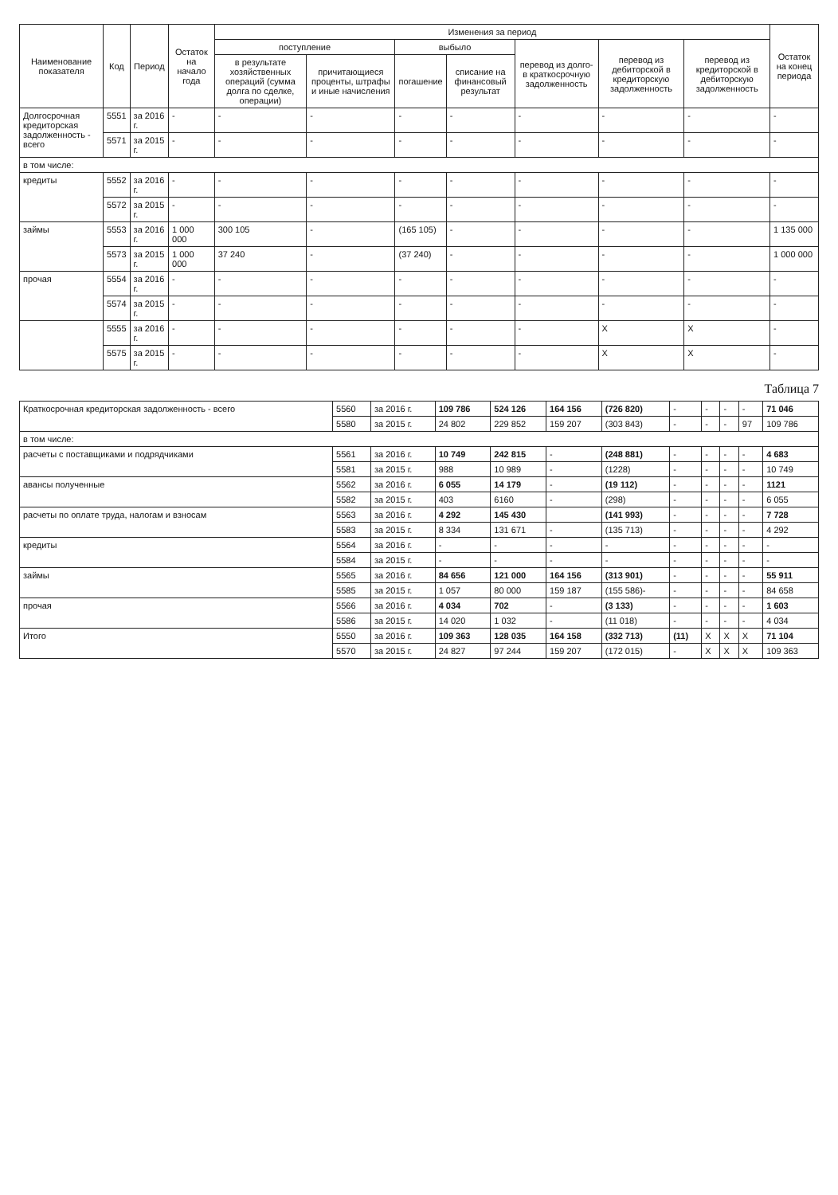| Наименование показателя | Код | Период | Остаток на начало года | Изменения за период | | | | | | | Остаток на конец периода |
| --- | --- | --- | --- | --- | --- | --- | --- | --- | --- | --- | --- |
| | | | | поступление | | выбыло | | перевод из долго- в краткосрочную задолженность | перевод из дебиторской в кредиторскую задолженность | перевод из кредиторской в дебиторскую задолженность | |
| | | | | в результате хозяйственных операций (сумма долга по сделке, операции) | причитающиеся проценты, штрафы и иные начисления | погашение | списание на финансовый результат | | | | |
| Долгосрочная кредиторская задолженность - всего | 5551 | за 2016 г. | - | - | - | - | - | - | - | - | - |
| | 5571 | за 2015 г. | - | - | - | - | - | - | - | - | - |
| в том числе: | | | | | | | | | | | |
| кредиты | 5552 | за 2016 г. | - | - | - | - | - | - | - | - | - |
| | 5572 | за 2015 г. | - | - | - | - | - | - | - | - | - |
| займы | 5553 | за 2016 г. | 1 000 000 | 300 105 | - | (165 105) | - | - | - | - | 1 135 000 |
| | 5573 | за 2015 г. | 1 000 000 | 37 240 | - | (37 240) | - | - | - | - | 1 000 000 |
| прочая | 5554 | за 2016 г. | - | - | - | - | - | - | - | - | - |
| | 5574 | за 2015 г. | - | - | - | - | - | - | - | - | - |
| | 5555 | за 2016 г. | - | - | - | - | - | - | X | X | - |
| | 5575 | за 2015 г. | - | - | - | - | - | - | X | X | - |
Таблица 7
| Краткосрочная кредиторская задолженность - всего | 5560 | за 2016 г. | 109 786 | 524 126 | 164 156 | (726 820) | - | - | - | - | 71 046 |
| | 5580 | за 2015 г. | 24 802 | 229 852 | 159 207 | (303 843) | - | - | - | 97 | 109 786 |
| в том числе: | | | | | | | | | | | |
| расчеты с поставщиками и подрядчиками | 5561 | за 2016 г. | 10 749 | 242 815 | - | (248 881) | - | - | - | - | 4 683 |
| | 5581 | за 2015 г. | 988 | 10 989 | - | (1228) | - | - | - | - | 10 749 |
| авансы полученные | 5562 | за 2016 г. | 6 055 | 14 179 | - | (19 112) | - | - | - | - | 1121 |
| | 5582 | за 2015 г. | 403 | 6160 | - | (298) | - | - | - | - | 6 055 |
| расчеты по оплате труда, налогам и взносам | 5563 | за 2016 г. | 4 292 | 145 430 | | (141 993) | - | - | - | - | 7 728 |
| | 5583 | за 2015 г. | 8 334 | 131 671 | - | (135 713) | - | - | - | - | 4 292 |
| кредиты | 5564 | за 2016 г. | - | - | - | - | - | - | - | - | - |
| | 5584 | за 2015 г. | - | - | - | - | - | - | - | - | - |
| займы | 5565 | за 2016 г. | 84 656 | 121 000 | 164 156 | (313 901) | - | - | - | - | 55 911 |
| | 5585 | за 2015 г. | 1 057 | 80 000 | 159 187 | (155 586)- | - | - | - | - | 84 658 |
| прочая | 5566 | за 2016 г. | 4 034 | 702 | - | (3 133) | - | - | - | - | 1 603 |
| | 5586 | за 2015 г. | 14 020 | 1 032 | - | (11 018) | - | - | - | - | 4 034 |
| Итого | 5550 | за 2016 г. | 109 363 | 128 035 | 164 158 | (332 713) | (11) | X | X | X | 71 104 |
| | 5570 | за 2015 г. | 24 827 | 97 244 | 159 207 | (172 015) | - | X | X | X | 109 363 |